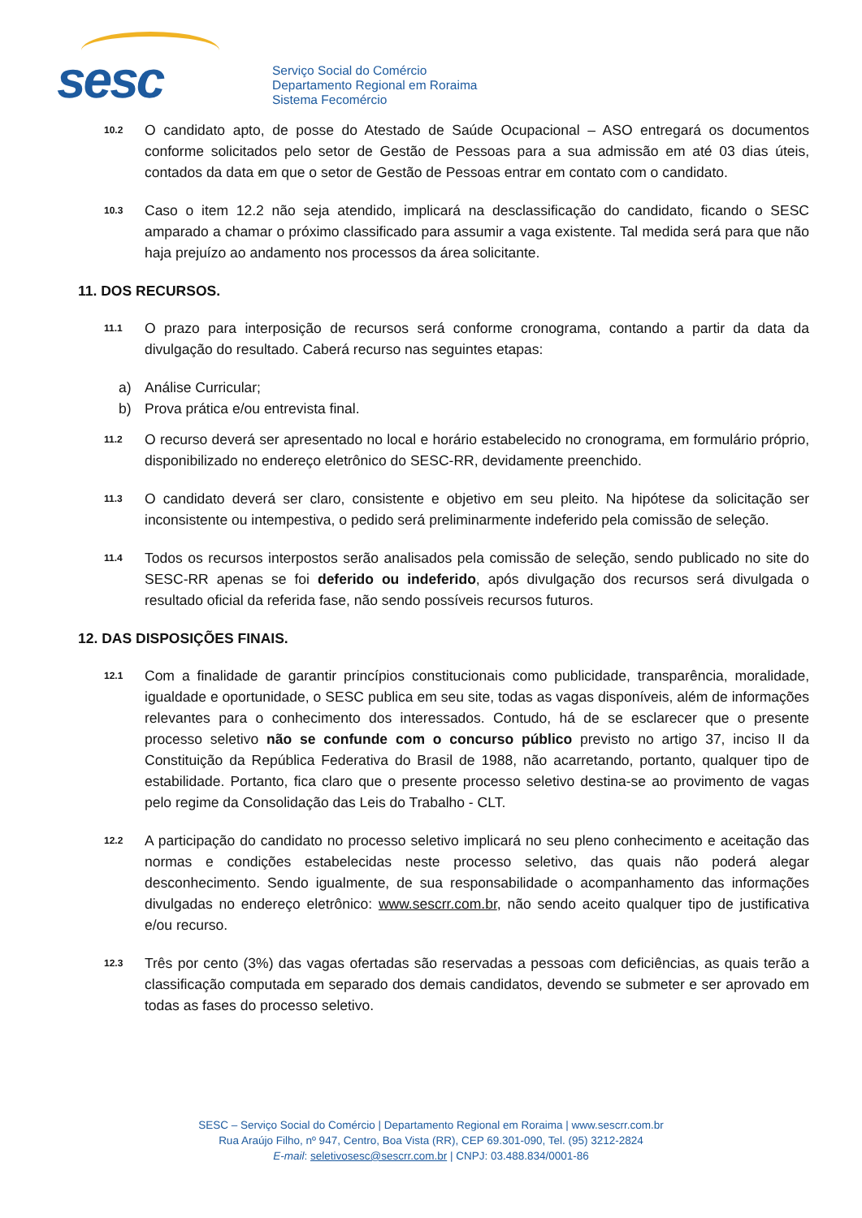sesc
Serviço Social do Comércio
Departamento Regional em Roraima
Sistema Fecomércio
10.2
O candidato apto, de posse do Atestado de Saúde Ocupacional – ASO entregará os documentos conforme solicitados pelo setor de Gestão de Pessoas para a sua admissão em até 03 dias úteis, contados da data em que o setor de Gestão de Pessoas entrar em contato com o candidato.
10.3
Caso o item 12.2 não seja atendido, implicará na desclassificação do candidato, ficando o SESC amparado a chamar o próximo classificado para assumir a vaga existente. Tal medida será para que não haja prejuízo ao andamento nos processos da área solicitante.
11. DOS RECURSOS.
11.1
O prazo para interposição de recursos será conforme cronograma, contando a partir da data da divulgação do resultado. Caberá recurso nas seguintes etapas:
a) Análise Curricular;
b) Prova prática e/ou entrevista final.
11.2
O recurso deverá ser apresentado no local e horário estabelecido no cronograma, em formulário próprio, disponibilizado no endereço eletrônico do SESC-RR, devidamente preenchido.
11.3
O candidato deverá ser claro, consistente e objetivo em seu pleito. Na hipótese da solicitação ser inconsistente ou intempestiva, o pedido será preliminarmente indeferido pela comissão de seleção.
11.4
Todos os recursos interpostos serão analisados pela comissão de seleção, sendo publicado no site do SESC-RR apenas se foi deferido ou indeferido, após divulgação dos recursos será divulgada o resultado oficial da referida fase, não sendo possíveis recursos futuros.
12. DAS DISPOSIÇÕES FINAIS.
12.1
Com a finalidade de garantir princípios constitucionais como publicidade, transparência, moralidade, igualdade e oportunidade, o SESC publica em seu site, todas as vagas disponíveis, além de informações relevantes para o conhecimento dos interessados. Contudo, há de se esclarecer que o presente processo seletivo não se confunde com o concurso público previsto no artigo 37, inciso II da Constituição da República Federativa do Brasil de 1988, não acarretando, portanto, qualquer tipo de estabilidade. Portanto, fica claro que o presente processo seletivo destina-se ao provimento de vagas pelo regime da Consolidação das Leis do Trabalho - CLT.
12.2
A participação do candidato no processo seletivo implicará no seu pleno conhecimento e aceitação das normas e condições estabelecidas neste processo seletivo, das quais não poderá alegar desconhecimento. Sendo igualmente, de sua responsabilidade o acompanhamento das informações divulgadas no endereço eletrônico: www.sescrr.com.br, não sendo aceito qualquer tipo de justificativa e/ou recurso.
12.3
Três por cento (3%) das vagas ofertadas são reservadas a pessoas com deficiências, as quais terão a classificação computada em separado dos demais candidatos, devendo se submeter e ser aprovado em todas as fases do processo seletivo.
SESC – Serviço Social do Comércio | Departamento Regional em Roraima | www.sescrr.com.br
Rua Araújo Filho, nº 947, Centro, Boa Vista (RR), CEP 69.301-090, Tel. (95) 3212-2824
E-mail: seletivosesc@sescrr.com.br | CNPJ: 03.488.834/0001-86